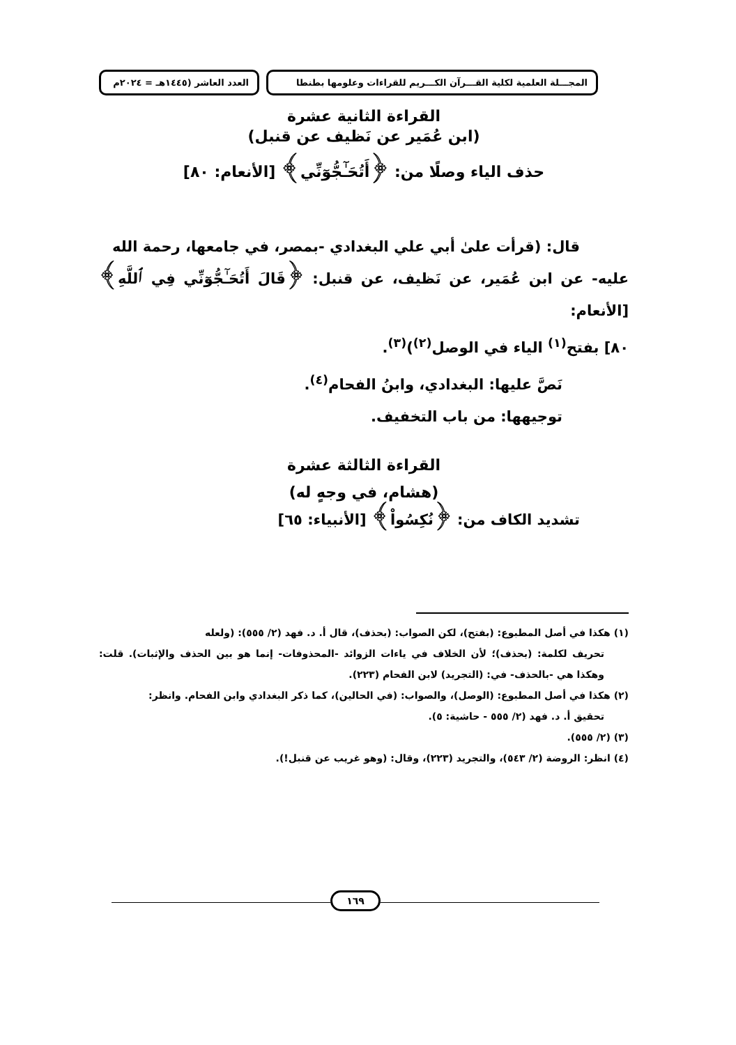المجـــلة العلمية لكلية القـــرآن الكـــريم للقراءات وعلومها بطنطا
العدد العاشر (١٤٤٥هـ = ٢٠٢٤م
القراءة الثانية عشرة
(ابن عُمَير عن نَظيف عن قنبل)
حذف الياء وصلًا من: ﴿أَتُحَـٰٓجُّوٓنِّي﴾ [الأنعام: ٨٠]
قال: (قرأت علىٰ أبي علي البغدادي -بمصر، في جامعها، رحمة الله
عليه- عن ابن عُمَير، عن نَظيف، عن قنبل: ﴿قَالَ أَتُحَـٰٓجُّوٓنِّي فِي ٱللَّهِ﴾ [الأنعام:
٨٠] بفتح<sup>(١)</sup> الياء في الوصل<sup>(٢)</sup>)<sup>(٣)</sup>.
نَصَّ عليها: البغدادي، وابنُ الفحام<sup>(٤)</sup>.
توجيهها: من باب التخفيف.
القراءة الثالثة عشرة
(هشام، في وجهٍ له)
تشديد الكاف من: ﴿نُكِسُواْ﴾ [الأنبياء: ٦٥]
(١) هكذا في أصل المطبوع: (بفتح)، لكن الصواب: (بحذف)، قال أ. د. فهد (٢/ ٥٥٥): (ولعله
تحريف لكلمة: (بحذف)؛ لأن الخلاف في ياءات الزوائد -المحذوفات- إنما هو بين الحذف والإثبات). قلت: وهكذا هي -بالحذف- في: (التجريد) لابن الفحام (٢٢٣).
(٢) هكذا في أصل المطبوع: (الوصل)، والصواب: (في الحالين)، كما ذكر البغدادي وابن الفحام. وانظر:
تحقيق أ. د. فهد (٢/ ٥٥٥ - حاشية: ٥).
(٣) (٢/ ٥٥٥).
(٤) انظر: الروضة (٢/ ٥٤٣)، والتجريد (٢٢٣)، وقال: (وهو غريب عن قنبل!).
١٦٩